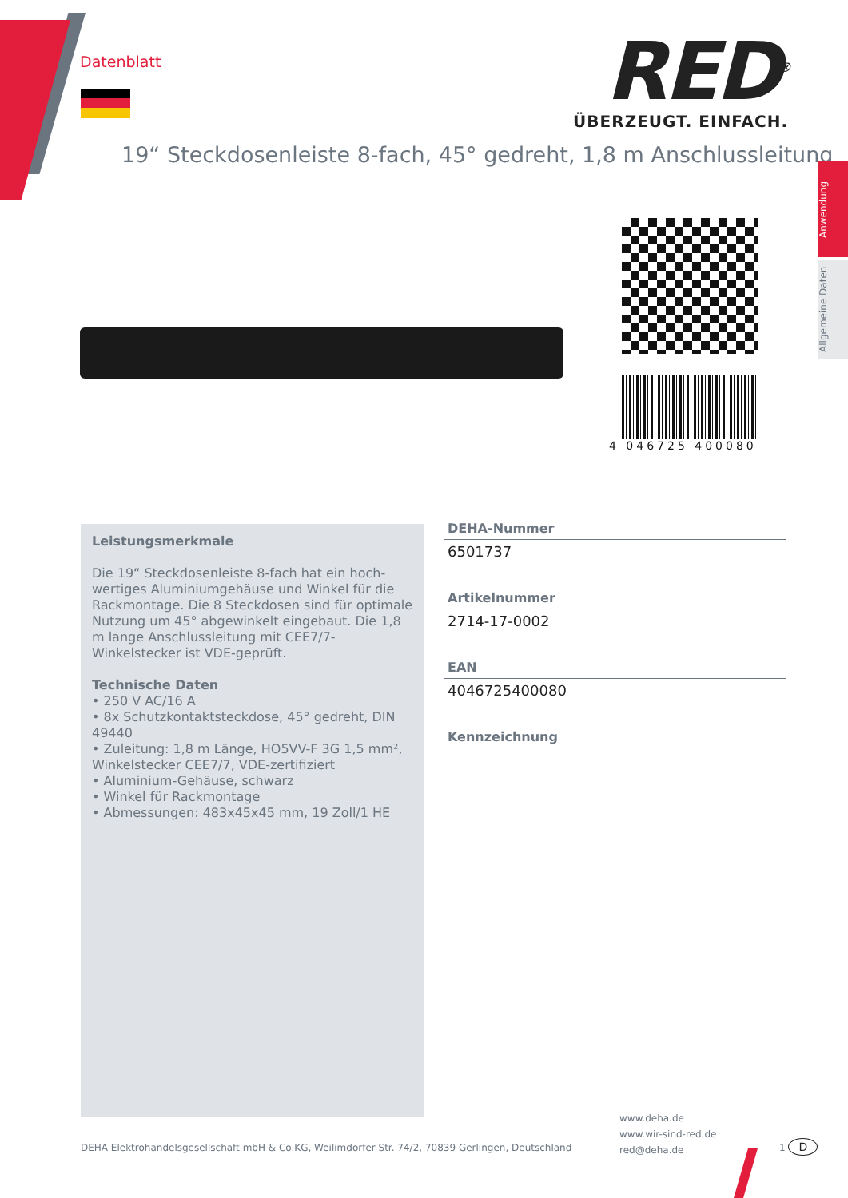Datenblatt
RED<sup>®</sup>
ÜBERZEUGT. EINFACH.
19“ Steckdosenleiste 8-fach, 45° gedreht, 1,8 m Anschlussleitung
Anwendung
Allgemeine Daten
4 046725 400080
Leistungsmerkmale
Die 19“ Steckdosenleiste 8-fach hat ein hoch­wertiges Aluminiumgehäuse und Winkel für die Rackmontage. Die 8 Steckdosen sind für optimale Nutzung um 45° abgewinkelt eingebaut. Die 1,8 m lange Anschlussleitung mit CEE7/7-Winkelstecker ist VDE-geprüft.
Technische Daten
• 250 V AC/16 A
• 8x Schutzkontaktsteckdose, 45° gedreht, DIN 49440
• Zuleitung: 1,8 m Länge, HO5VV-F 3G 1,5 mm², Winkelstecker CEE7/7, VDE-zertifiziert
• Aluminium-Gehäuse, schwarz
• Winkel für Rackmontage
• Abmessungen: 483x45x45 mm, 19 Zoll/1 HE
DEHA-Nummer
6501737
Artikelnummer
2714-17-0002
EAN
4046725400080
Kennzeichnung
www.deha.de
www.wir-sind-red.de
red@deha.de
DEHA Elektrohandelsgesellschaft mbH & Co.KG, Weilimdorfer Str. 74/2, 70839 Gerlingen, Deutschland
1 D